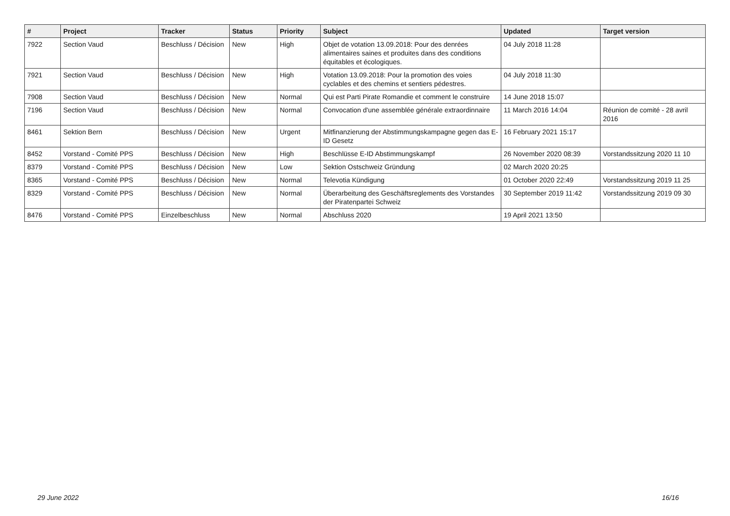| # | Project | Tracker | Status | Priority | Subject | Updated | Target version |
| --- | --- | --- | --- | --- | --- | --- | --- |
| 7922 | Section Vaud | Beschluss / Décision | New | High | Objet de votation 13.09.2018: Pour des denrées alimentaires saines et produites dans des conditions équitables et écologiques. | 04 July 2018 11:28 | |
| 7921 | Section Vaud | Beschluss / Décision | New | High | Votation 13.09.2018: Pour la promotion des voies cyclables et des chemins et sentiers pédestres. | 04 July 2018 11:30 | |
| 7908 | Section Vaud | Beschluss / Décision | New | Normal | Qui est Parti Pirate Romandie et comment le construire | 14 June 2018 15:07 | |
| 7196 | Section Vaud | Beschluss / Décision | New | Normal | Convocation d'une assemblée générale extraordinnaire | 11 March 2016 14:04 | Réunion de comité - 28 avril 2016 |
| 8461 | Sektion Bern | Beschluss / Décision | New | Urgent | Mitfinanzierung der Abstimmungskampagne gegen das E-ID Gesetz | 16 February 2021 15:17 | |
| 8452 | Vorstand - Comité PPS | Beschluss / Décision | New | High | Beschlüsse E-ID Abstimmungskampf | 26 November 2020 08:39 | Vorstandssitzung 2020 11 10 |
| 8379 | Vorstand - Comité PPS | Beschluss / Décision | New | Low | Sektion Ostschweiz Gründung | 02 March 2020 20:25 | |
| 8365 | Vorstand - Comité PPS | Beschluss / Décision | New | Normal | Televotia Kündigung | 01 October 2020 22:49 | Vorstandssitzung 2019 11 25 |
| 8329 | Vorstand - Comité PPS | Beschluss / Décision | New | Normal | Überarbeitung des Geschäftsreglements des Vorstandes der Piratenpartei Schweiz | 30 September 2019 11:42 | Vorstandssitzung 2019 09 30 |
| 8476 | Vorstand - Comité PPS | Einzelbeschluss | New | Normal | Abschluss 2020 | 19 April 2021 13:50 | |
29 June 2022 16/16